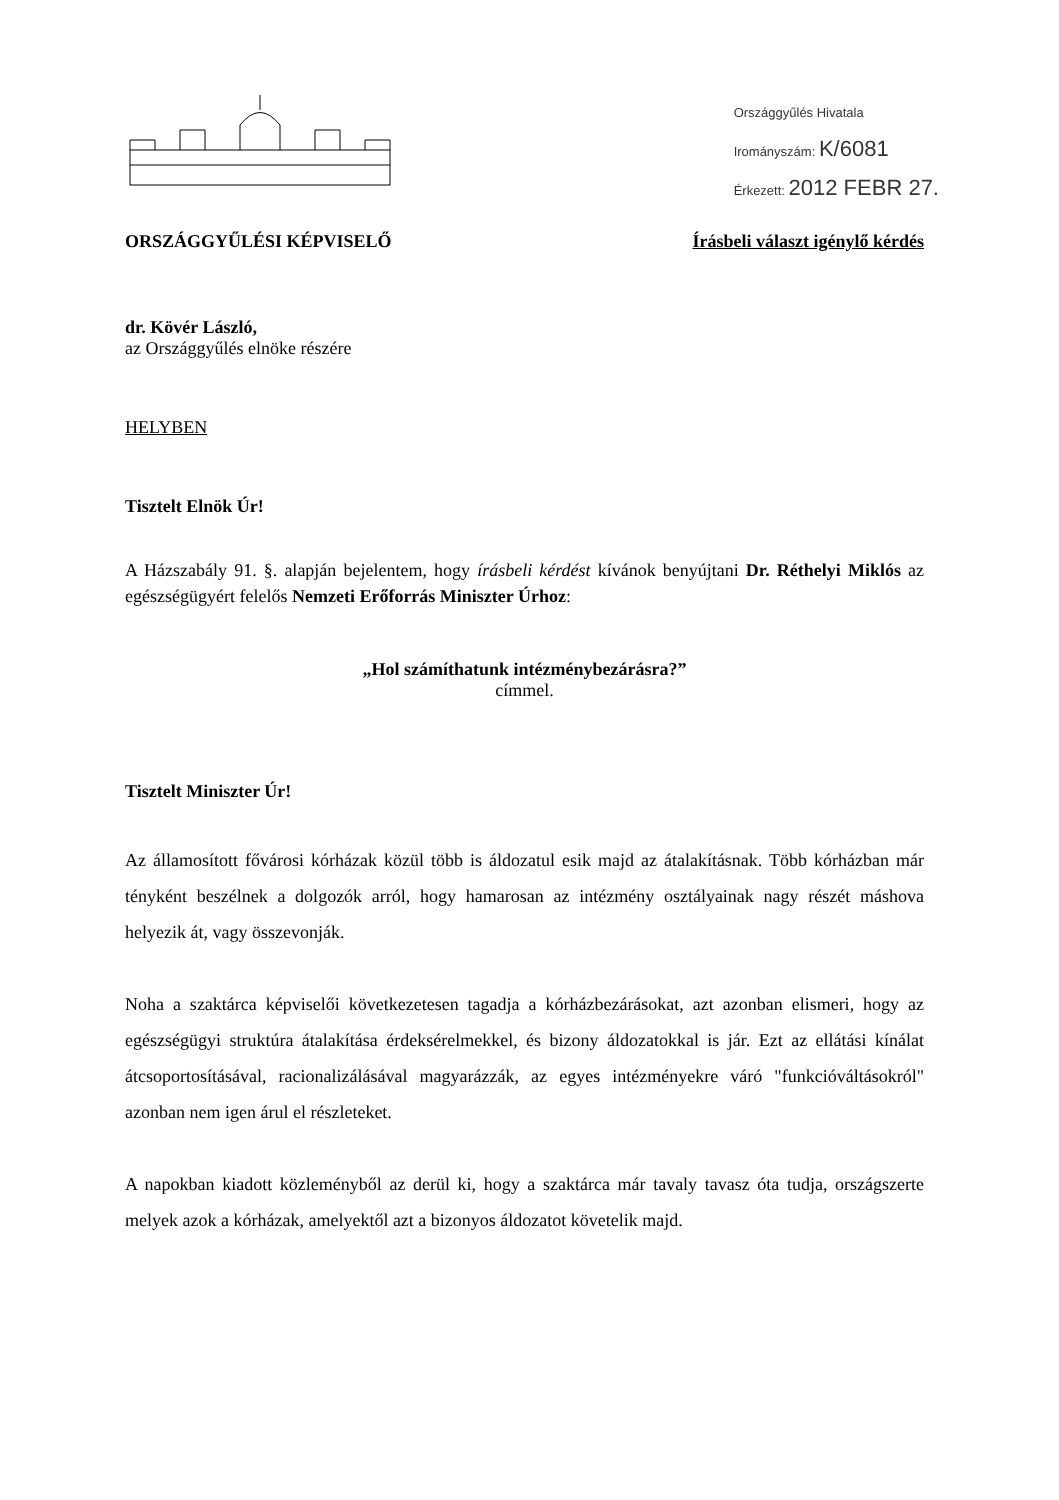Országgyűlés Hivatala
Irományszám: K/6081
Érkezett: 2012 FEBR 27.
ORSZÁGGYŰLÉSI KÉPVISELŐ Írásbeli választ igénylő kérdés
dr. Kövér László,
az Országgyűlés elnöke részére
HELYBEN
Tisztelt Elnök Úr!
A Házszabály 91. §. alapján bejelentem, hogy írásbeli kérdést kívánok benyújtani Dr. Réthelyi Miklós az egészségügyért felelős Nemzeti Erőforrás Miniszter Úrhoz:
„Hol számíthatunk intézménybezárásra?”
címmel.
Tisztelt Miniszter Úr!
Az államosított fővárosi kórházak közül több is áldozatul esik majd az átalakításnak. Több kórházban már tényként beszélnek a dolgozók arról, hogy hamarosan az intézmény osztályainak nagy részét máshova helyezik át, vagy összevonják.
Noha a szaktárca képviselői következetesen tagadja a kórházbezárásokat, azt azonban elismeri, hogy az egészségügyi struktúra átalakítása érdeksérelmekkel, és bizony áldozatokkal is jár. Ezt az ellátási kínálat átcsoportosításával, racionalizálásával magyarázzák, az egyes intézményekre váró "funkcióváltásokról" azonban nem igen árul el részleteket.
A napokban kiadott közleményből az derül ki, hogy a szaktárca már tavaly tavasz óta tudja, országszerte melyek azok a kórházak, amelyektől azt a bizonyos áldozatot követelik majd.